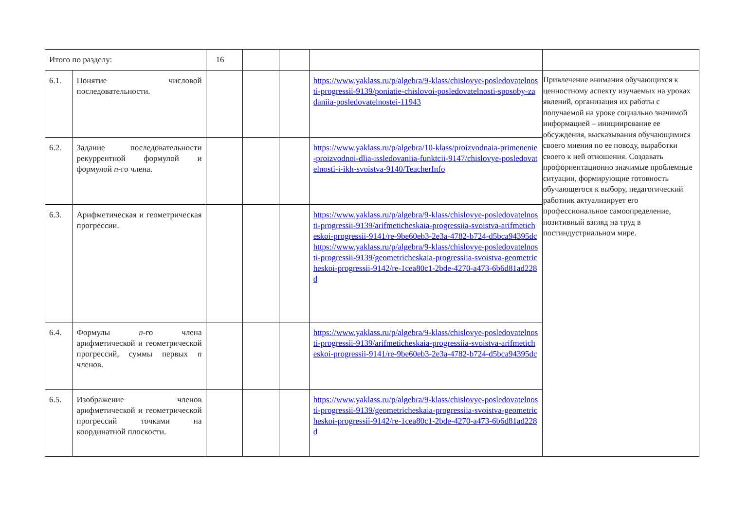| Итого по разделу: | | 16 | | | | |
| 6.1. | Понятие числовой последовательности. | | | | https://www.yaklass.ru/p/algebra/9-klass/chislovye-posledovatelnosti-progressii-9139/poniatie-chislovoi-posledovatelnosti-sposoby-zadaniia-posledovatelnostei-11943 | Привлечение внимания обучающихся к ценностному аспекту изучаемых на уроках явлений, организация их работы с получаемой на уроке социально значимой информацией – инициирование ее обсуждения, высказывания обучающимися своего мнения по ее поводу, выработки своего к ней отношения. Создавать профориентационно значимые проблемные ситуации, формирующие готовность обучающегося к выбору, педагогический работник актуализирует его профессиональное самоопределение, позитивный взгляд на труд в постиндустриальном мире. |
| 6.2. | Задание последовательности рекуррентной формулой и формулой n -го члена. | | | | https://www.yaklass.ru/p/algebra/10-klass/proizvodnaia-primenenie-proizvodnoi-dlia-issledovaniia-funktcii-9147/chislovye-posledovatelnosti-i-ikh-svoistva-9140/TeacherInfo | |
| 6.3. | Арифметическая и геометрическая прогрессии. | | | | https://www.yaklass.ru/p/algebra/9-klass/chislovye-posledovatelnosti-progressii-9139/arifmeticheskaia-progressiia-svoistva-arifmeticheskoi-progressii-9141/re-9be60eb3-2e3a-4782-b724-d5bca94395dc https://www.yaklass.ru/p/algebra/9-klass/chislovye-posledovatelnosti-progressii-9139/geometricheskaia-progressiia-svoistva-geometricheskoi-progressii-9142/re-1cea80c1-2bde-4270-a473-6b6d81ad228d | |
| 6.4. | Формулы n -го члена арифметической и геометрической прогрессий, суммы первых n членов. | | | | https://www.yaklass.ru/p/algebra/9-klass/chislovye-posledovatelnosti-progressii-9139/arifmeticheskaia-progressiia-svoistva-arifmeticheskoi-progressii-9141/re-9be60eb3-2e3a-4782-b724-d5bca94395dc | |
| 6.5. | Изображение членов арифметической и геометрической прогрессий точками на координатной плоскости. | | | | https://www.yaklass.ru/p/algebra/9-klass/chislovye-posledovatelnosti-progressii-9139/geometricheskaia-progressiia-svoistva-geometricheskoi-progressii-9142/re-1cea80c1-2bde-4270-a473-6b6d81ad228d | |